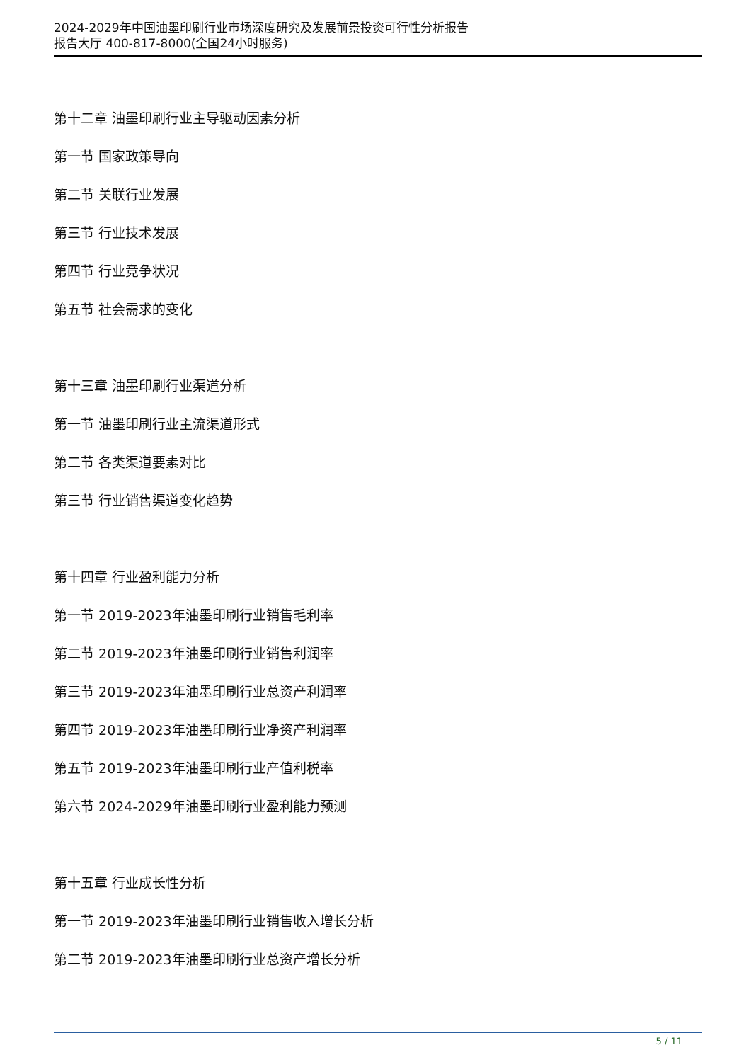2024-2029年中国油墨印刷行业市场深度研究及发展前景投资可行性分析报告
报告大厅 400-817-8000(全国24小时服务)
第十二章 油墨印刷行业主导驱动因素分析
第一节 国家政策导向
第二节 关联行业发展
第三节 行业技术发展
第四节 行业竞争状况
第五节 社会需求的变化
第十三章 油墨印刷行业渠道分析
第一节 油墨印刷行业主流渠道形式
第二节 各类渠道要素对比
第三节 行业销售渠道变化趋势
第十四章 行业盈利能力分析
第一节 2019-2023年油墨印刷行业销售毛利率
第二节 2019-2023年油墨印刷行业销售利润率
第三节 2019-2023年油墨印刷行业总资产利润率
第四节 2019-2023年油墨印刷行业净资产利润率
第五节 2019-2023年油墨印刷行业产值利税率
第六节 2024-2029年油墨印刷行业盈利能力预测
第十五章 行业成长性分析
第一节 2019-2023年油墨印刷行业销售收入增长分析
第二节 2019-2023年油墨印刷行业总资产增长分析
5 / 11